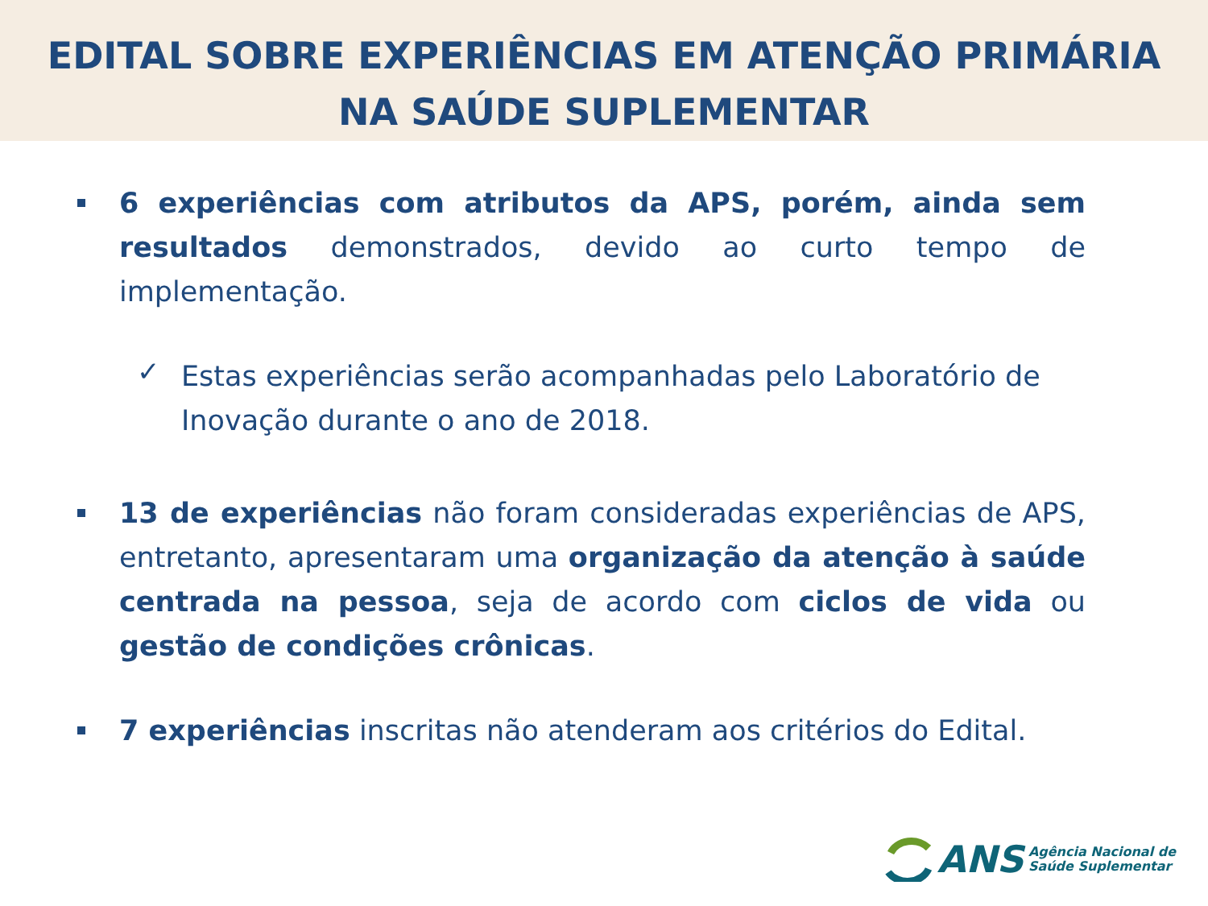EDITAL SOBRE EXPERIÊNCIAS EM ATENÇÃO PRIMÁRIA
NA SAÚDE SUPLEMENTAR
6 experiências com atributos da APS, porém, ainda sem resultados demonstrados, devido ao curto tempo de implementação.
✓ Estas experiências serão acompanhadas pelo Laboratório de Inovação durante o ano de 2018.
13 de experiências não foram consideradas experiências de APS, entretanto, apresentaram uma organização da atenção à saúde centrada na pessoa, seja de acordo com ciclos de vida ou gestão de condições crônicas.
7 experiências inscritas não atenderam aos critérios do Edital.
ANS Agência Nacional de
Saúde Suplementar